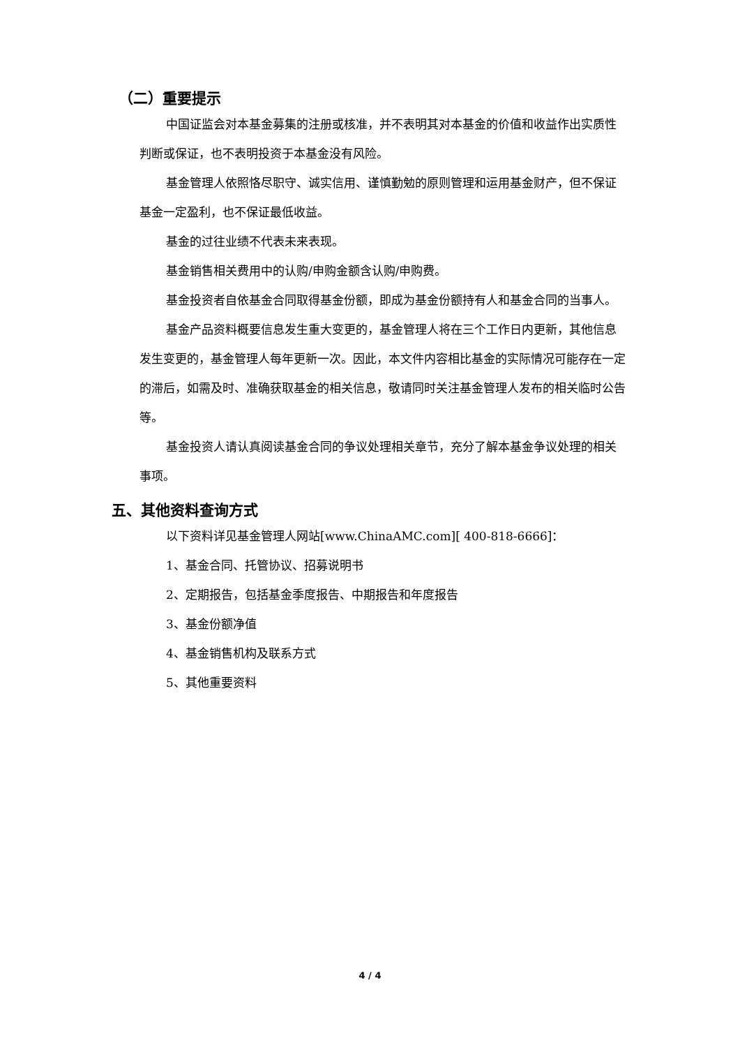（二）重要提示
中国证监会对本基金募集的注册或核准，并不表明其对本基金的价值和收益作出实质性判断或保证，也不表明投资于本基金没有风险。
基金管理人依照恪尽职守、诚实信用、谨慎勤勉的原则管理和运用基金财产，但不保证基金一定盈利，也不保证最低收益。
基金的过往业绩不代表未来表现。
基金销售相关费用中的认购/申购金额含认购/申购费。
基金投资者自依基金合同取得基金份额，即成为基金份额持有人和基金合同的当事人。
基金产品资料概要信息发生重大变更的，基金管理人将在三个工作日内更新，其他信息发生变更的，基金管理人每年更新一次。因此，本文件内容相比基金的实际情况可能存在一定的滞后，如需及时、准确获取基金的相关信息，敬请同时关注基金管理人发布的相关临时公告等。
基金投资人请认真阅读基金合同的争议处理相关章节，充分了解本基金争议处理的相关事项。
五、其他资料查询方式
以下资料详见基金管理人网站[www.ChinaAMC.com][ 400-818-6666]：
1、基金合同、托管协议、招募说明书
2、定期报告，包括基金季度报告、中期报告和年度报告
3、基金份额净值
4、基金销售机构及联系方式
5、其他重要资料
4 / 4